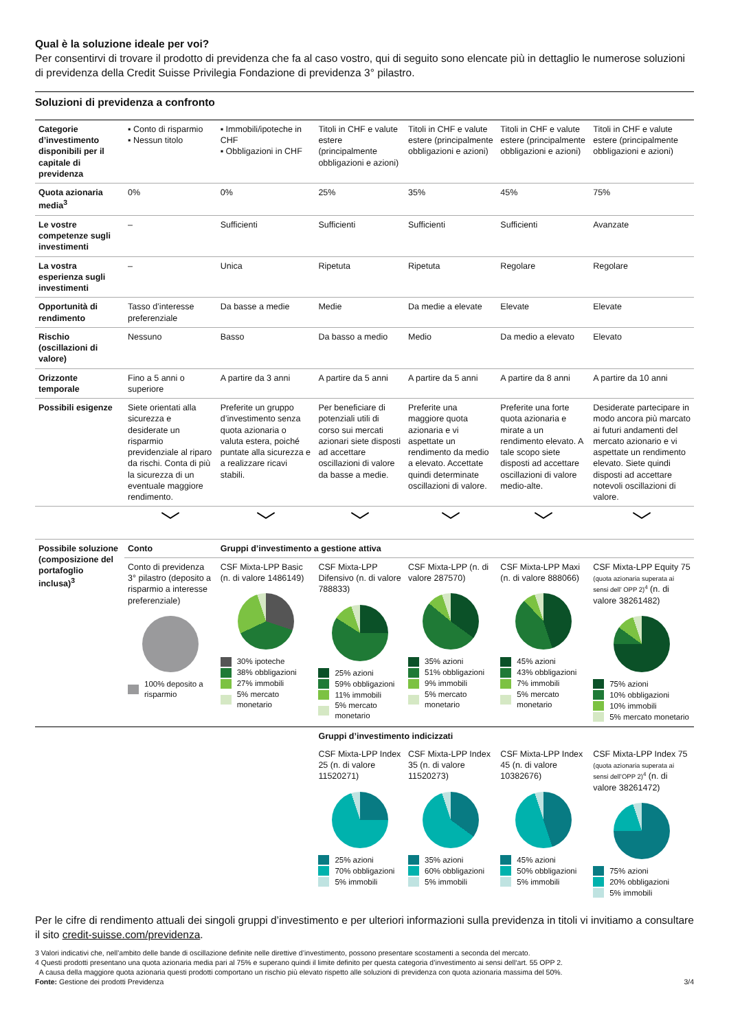Qual è la soluzione ideale per voi?
Per consentirvi di trovare il prodotto di previdenza che fa al caso vostro, qui di seguito sono elencate più in dettaglio le numerose soluzioni di previdenza della Credit Suisse Privilegia Fondazione di previdenza 3° pilastro.
Soluzioni di previdenza a confronto
| Categorie d’investimento disponibili per il capitale di previdenza | ▪ Conto di risparmio ▪ Nessun titolo | ▪ Immobili/ipoteche in CHF ▪ Obbligazioni in CHF | Titoli in CHF e valute estere (principalmente obbligazioni e azioni) | Titoli in CHF e valute estere (principalmente obbligazioni e azioni) | Titoli in CHF e valute estere (principalmente obbligazioni e azioni) | Titoli in CHF e valute estere (principalmente obbligazioni e azioni) |
| Quota azionaria media<sup>3</sup> | 0% | 0% | 25% | 35% | 45% | 75% |
| Le vostre competenze sugli investimenti | – | Sufficienti | Sufficienti | Sufficienti | Sufficienti | Avanzate |
| La vostra esperienza sugli investimenti | – | Unica | Ripetuta | Ripetuta | Regolare | Regolare |
| Opportunità di rendimento | Tasso d’interesse preferenziale | Da basse a medie | Medie | Da medie a elevate | Elevate | Elevate |
| Rischio (oscillazioni di valore) | Nessuno | Basso | Da basso a medio | Medio | Da medio a elevato | Elevato |
| Orizzonte temporale | Fino a 5 anni o superiore | A partire da 3 anni | A partire da 5 anni | A partire da 5 anni | A partire da 8 anni | A partire da 10 anni |
| Possibili esigenze | Siete orientati alla sicurezza e desiderate un risparmio previdenziale al riparo da rischi. Conta di più la sicurezza di un eventuale maggiore rendimento. | Preferite un gruppo d’investimento senza quota azionaria o valuta estera, poiché puntate alla sicurezza e a realizzare ricavi stabili. | Per beneficiare di potenziali utili di corso sui mercati azionari siete disposti ad accettare oscillazioni di valore da basse a medie. | Preferite una maggiore quota azionaria e vi aspettate un rendimento da medio a elevato. Accettate quindi determinate oscillazioni di valore. | Preferite una forte quota azionaria e mirate a un rendimento elevato. A tale scopo siete disposti ad accettare oscillazioni di valore medio-alte. | Desiderate partecipare in modo ancora più marcato ai futuri andamenti del mercato azionario e vi aspettate un rendimento elevato. Siete quindi disposti ad accettare notevoli oscillazioni di valore. |
| | ﹀ | ﹀ | ﹀ | ﹀ | ﹀ | ﹀ |
| Possibile soluzione (composizione del portafoglio inclusa)<sup>3</sup> | Conto | Gruppi d’investimento a gestione attiva | | | | |
| | Conto di previdenza 3° pilastro (deposito a risparmio a interesse preferenziale) 100% deposito a risparmio | CSF Mixta-LPP Basic (n. di valore 1486149) 30% ipoteche 38% obbligazioni 27% immobili 5% mercato monetario | CSF Mixta-LPP Difensivo (n. di valore 788833) 25% azioni 59% obbligazioni 11% immobili 5% mercato monetario | CSF Mixta-LPP (n. di valore 287570) 35% azioni 51% obbligazioni 9% immobili 5% mercato monetario | CSF Mixta-LPP Maxi (n. di valore 888066) 45% azioni 43% obbligazioni 7% immobili 5% mercato monetario | CSF Mixta-LPP Equity 75 (quota azionaria superata ai sensi dell’ OPP 2)<sup>4</sup> (n. di valore 38261482) 75% azioni 10% obbligazioni 10% immobili 5% mercato monetario |
| | | | Gruppi d’investimento indicizzati | | | |
| | | | CSF Mixta-LPP Index 25 (n. di valore 11520271) 25% azioni 70% obbligazioni 5% immobili | CSF Mixta-LPP Index 35 (n. di valore 11520273) 35% azioni 60% obbligazioni 5% immobili | CSF Mixta-LPP Index 45 (n. di valore 10382676) 45% azioni 50% obbligazioni 5% immobili | CSF Mixta-LPP Index 75 (quota azionaria superata ai sensi dell’OPP 2)<sup>4</sup> (n. di valore 38261472) 75% azioni 20% obbligazioni 5% immobili |
Per le cifre di rendimento attuali dei singoli gruppi d’investimento e per ulteriori informazioni sulla previdenza in titoli vi invitiamo a consultare il sito credit-suisse.com/previdenza.
3 Valori indicativi che, nell’ambito delle bande di oscillazione definite nelle direttive d’investimento, possono presentare scostamenti a seconda del mercato.
4 Questi prodotti presentano una quota azionaria media pari al 75% e superano quindi il limite definito per questa categoria d’investimento ai sensi dell‘art. 55 OPP 2.
A causa della maggiore quota azionaria questi prodotti comportano un rischio più elevato rispetto alle soluzioni di previdenza con quota azionaria massima del 50%.
Fonte: Gestione dei prodotti Previdenza 3/4